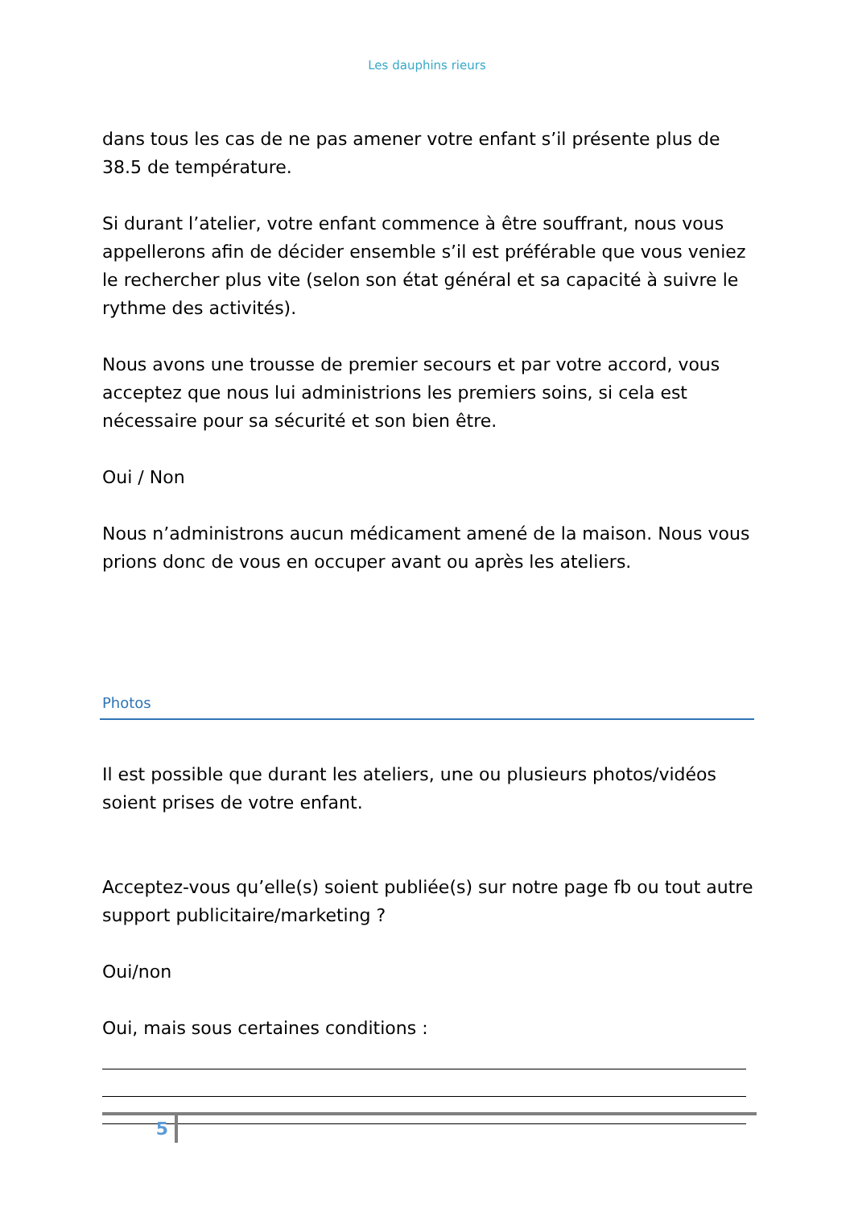Les dauphins rieurs
dans tous les cas de ne pas amener votre enfant s’il présente plus de 38.5 de température.
Si durant l’atelier, votre enfant commence à être souffrant, nous vous appellerons afin de décider ensemble s’il est préférable que vous veniez le rechercher plus vite (selon son état général et sa capacité à suivre le rythme des activités).
Nous avons une trousse de premier secours et par votre accord, vous acceptez que nous lui administrions les premiers soins, si cela est nécessaire pour sa sécurité et son bien être.
Oui / Non
Nous n’administrons aucun médicament amené de la maison. Nous vous prions donc de vous en occuper avant ou après les ateliers.
Photos
Il est possible que durant les ateliers, une ou plusieurs photos/vidéos soient prises de votre enfant.
Acceptez-vous qu’elle(s) soient publiée(s) sur notre page fb ou tout autre support publicitaire/marketing ?
Oui/non
Oui, mais sous certaines conditions :
5